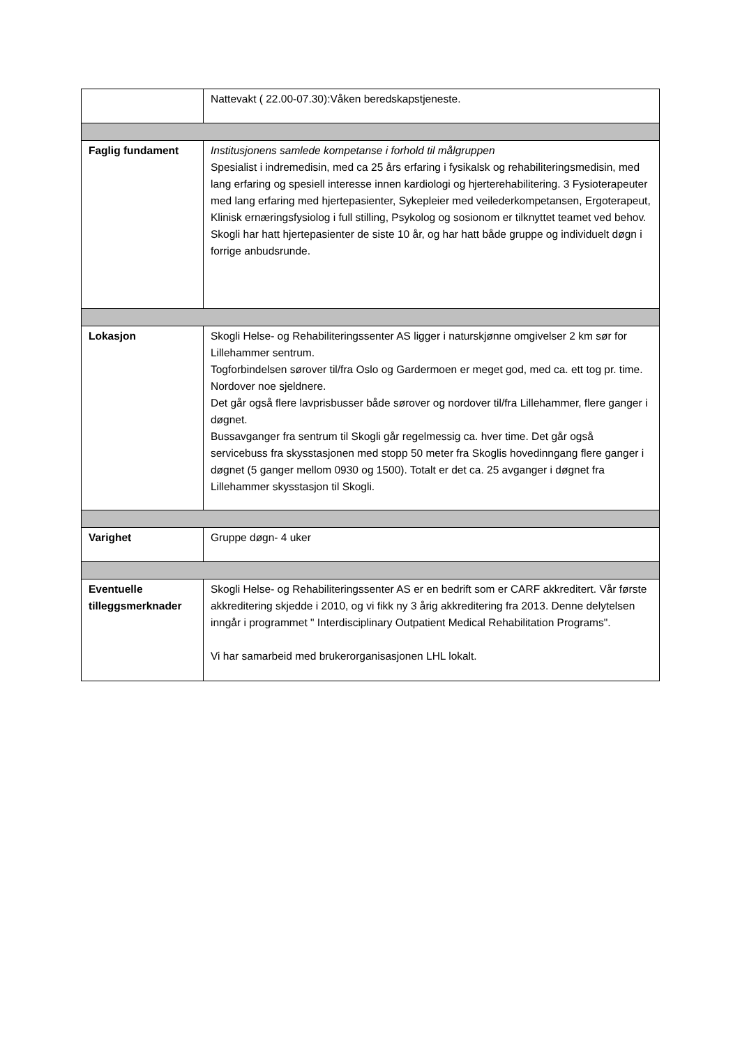| | Nattevakt ( 22.00-07.30):Våken beredskapstjeneste. |
| Faglig fundament | Institusjonens samlede kompetanse i forhold til målgruppen Spesialist i indremedisin, med ca 25 års erfaring i fysikalsk og rehabiliteringsmedisin, med lang erfaring og spesiell interesse innen kardiologi og hjerterehabilitering. 3 Fysioterapeuter med lang erfaring med hjertepasienter, Sykepleier med veilederkompetansen, Ergoterapeut, Klinisk ernæringsfysiolog i full stilling, Psykolog og sosionom er tilknyttet teamet ved behov. Skogli har hatt hjertepasienter de siste 10 år, og har hatt både gruppe og individuelt døgn i forrige anbudsrunde. |
| Lokasjon | Skogli Helse- og Rehabiliteringssenter AS ligger i naturskjønne omgivelser 2 km sør for Lillehammer sentrum. Togforbindelsen sørover til/fra Oslo og Gardermoen er meget god, med ca. ett tog pr. time. Nordover noe sjeldnere. Det går også flere lavprisbusser både sørover og nordover til/fra Lillehammer, flere ganger i døgnet. Bussavganger fra sentrum til Skogli går regelmessig ca. hver time. Det går også servicebuss fra skysstasjonen med stopp 50 meter fra Skoglis hovedinngang flere ganger i døgnet (5 ganger mellom 0930 og 1500). Totalt er det ca. 25 avganger i døgnet fra Lillehammer skysstasjon til Skogli. |
| Varighet | Gruppe døgn- 4 uker |
| Eventuelle tilleggsmerknader | Skogli Helse- og Rehabiliteringssenter AS er en bedrift som er CARF akkreditert. Vår første akkreditering skjedde i 2010, og vi fikk ny 3 årig akkreditering fra 2013. Denne delytelsen inngår i programmet " Interdisciplinary Outpatient Medical Rehabilitation Programs". Vi har samarbeid med brukerorganisasjonen LHL lokalt. |